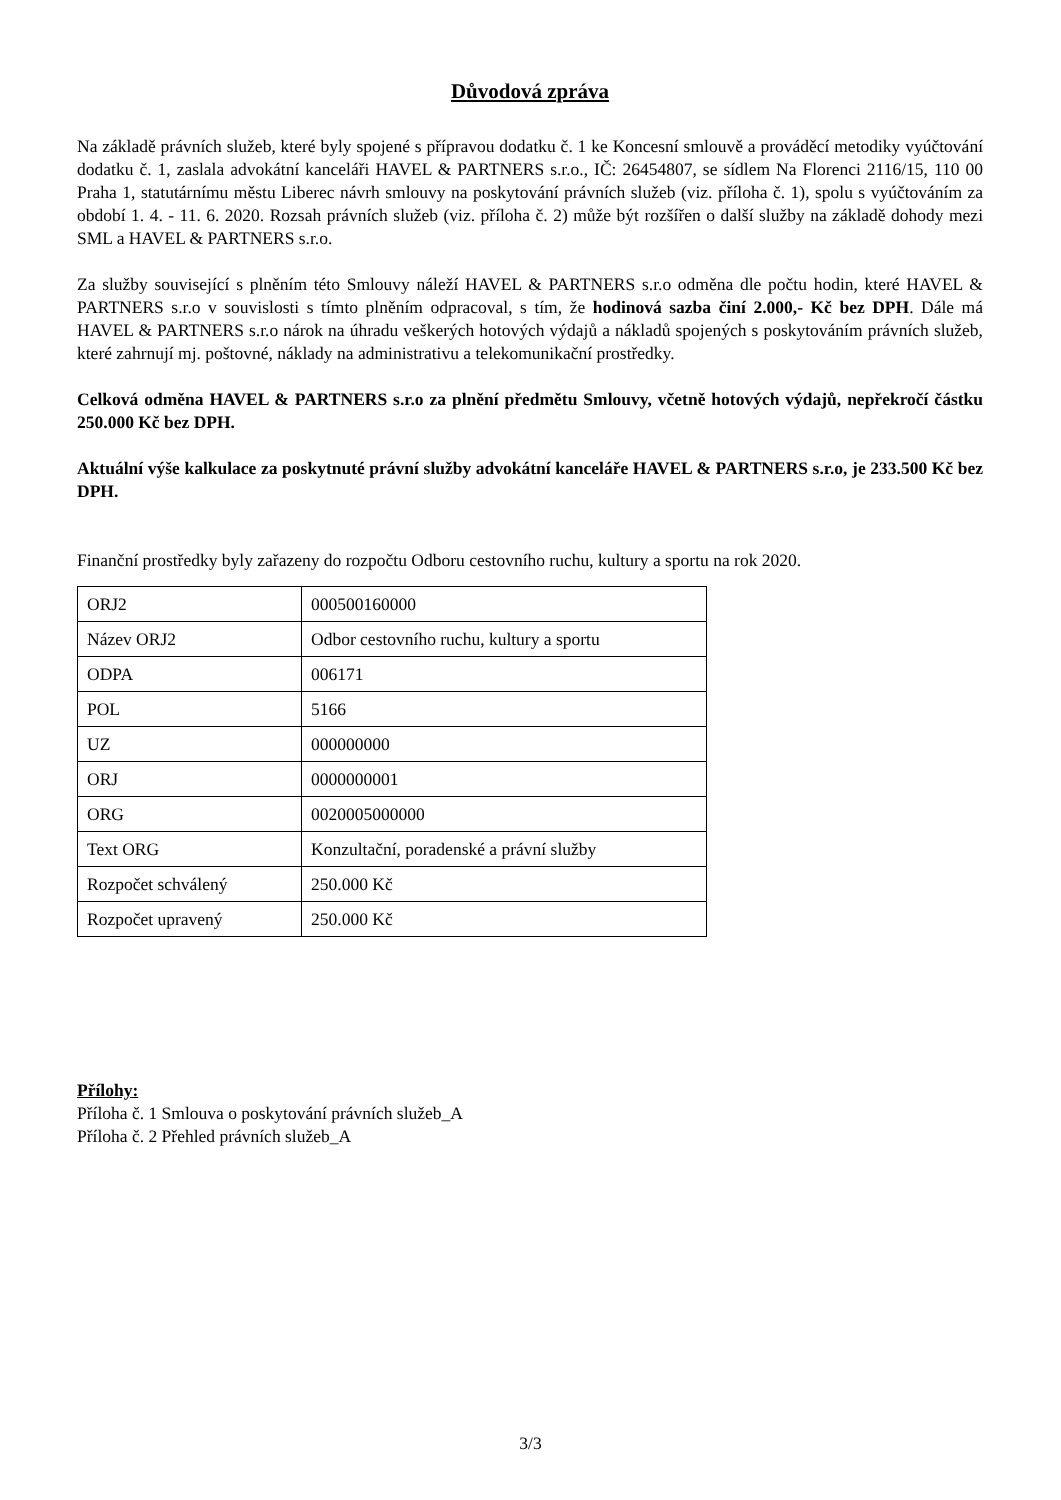Důvodová zpráva
Na základě právních služeb, které byly spojené s přípravou dodatku č. 1 ke Koncesní smlouvě a prováděcí metodiky vyúčtování dodatku č. 1, zaslala advokátní kanceláři HAVEL & PARTNERS s.r.o., IČ: 26454807, se sídlem Na Florenci 2116/15, 110 00 Praha 1, statutárnímu městu Liberec návrh smlouvy na poskytování právních služeb (viz. příloha č. 1), spolu s vyúčtováním za období 1. 4. - 11. 6. 2020. Rozsah právních služeb (viz. příloha č. 2) může být rozšířen o další služby na základě dohody mezi SML a HAVEL & PARTNERS s.r.o.
Za služby související s plněním této Smlouvy náleží HAVEL & PARTNERS s.r.o odměna dle počtu hodin, které HAVEL & PARTNERS s.r.o v souvislosti s tímto plněním odpracoval, s tím, že hodinová sazba činí 2.000,- Kč bez DPH. Dále má HAVEL & PARTNERS s.r.o nárok na úhradu veškerých hotových výdajů a nákladů spojených s poskytováním právních služeb, které zahrnují mj. poštovné, náklady na administrativu a telekomunikační prostředky.
Celková odměna HAVEL & PARTNERS s.r.o za plnění předmětu Smlouvy, včetně hotových výdajů, nepřekročí částku 250.000 Kč bez DPH.
Aktuální výše kalkulace za poskytnuté právní služby advokátní kanceláře HAVEL & PARTNERS s.r.o, je 233.500 Kč bez DPH.
Finanční prostředky byly zařazeny do rozpočtu Odboru cestovního ruchu, kultury a sportu na rok 2020.
| ORJ2 | 000500160000 |
| Název ORJ2 | Odbor cestovního ruchu, kultury a sportu |
| ODPA | 006171 |
| POL | 5166 |
| UZ | 000000000 |
| ORJ | 0000000001 |
| ORG | 0020005000000 |
| Text ORG | Konzultační, poradenské a právní služby |
| Rozpočet schválený | 250.000 Kč |
| Rozpočet upravený | 250.000 Kč |
Přílohy:
Příloha č. 1 Smlouva o poskytování právních služeb_A
Příloha č. 2 Přehled právních služeb_A
3/3